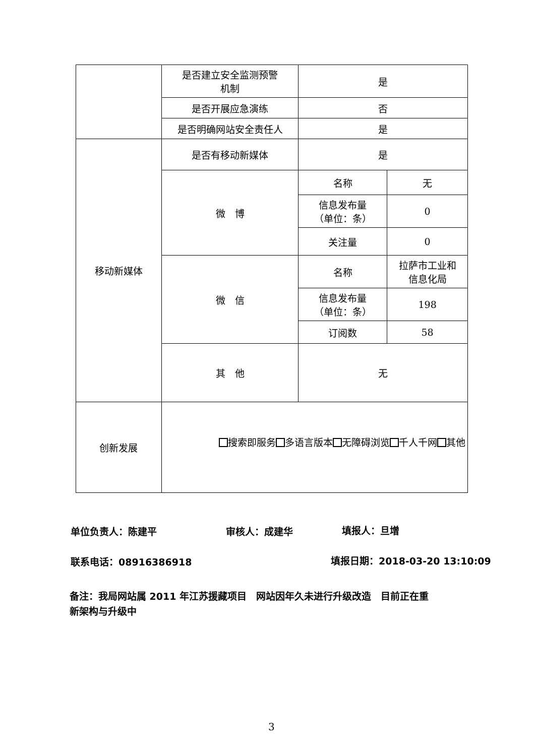| | 是否建立安全监测预警 机制 | 是 | |
| | 是否开展应急演练 | 否 | |
| | 是否明确网站安全责任人 | 是 | |
| 移动新媒体 | 是否有移动新媒体 | 是 | |
| | 微 博 | 名称 | 无 |
| | | 信息发布量 （单位：条） | 0 |
| | | 关注量 | 0 |
| | 微 信 | 名称 | 拉萨市工业和 信息化局 |
| | | 信息发布量 （单位：条） | 198 |
| | | 订阅数 | 58 |
| | 其 他 | 无 | |
| 创新发展 | 搜索即服务 多语言版本 无障碍浏览 千人千网 其他 | | |
单位负责人：陈建平 审核人：成建华 填报人：旦增
联系电话：08916386918 填报日期：2018-03-20 13:10:09
备注：我局网站属 2011 年江苏援藏项目　网站因年久未进行升级改造　目前正在重
新架构与升级中
3